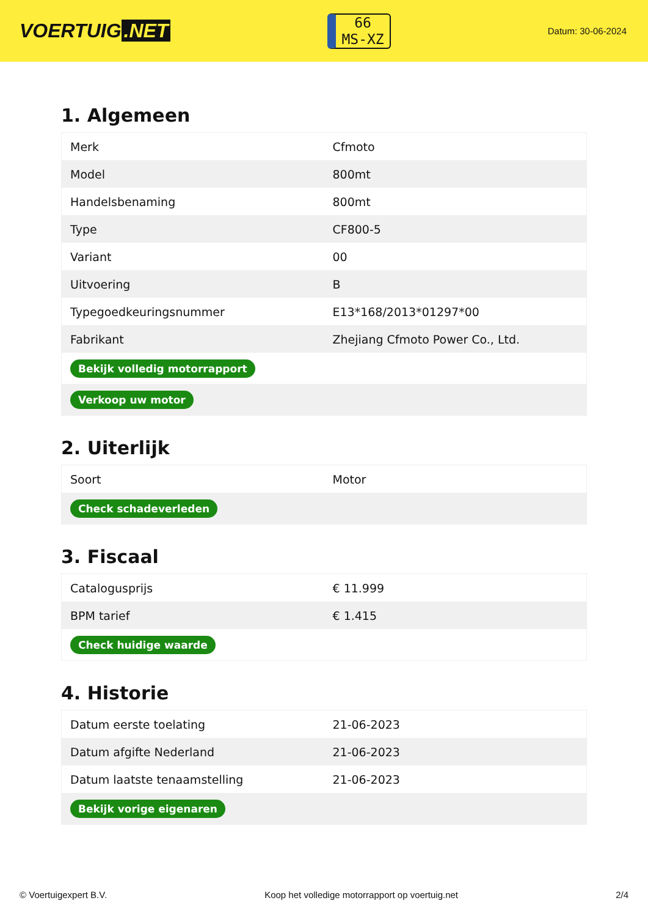VOERTUIG.NET
66
MS-XZ
Datum: 30-06-2024
1. Algemeen
| Merk | Cfmoto |
| Model | 800mt |
| Handelsbenaming | 800mt |
| Type | CF800-5 |
| Variant | 00 |
| Uitvoering | B |
| Typegoedkeuringsnummer | E13*168/2013*01297*00 |
| Fabrikant | Zhejiang Cfmoto Power Co., Ltd. |
| Bekijk volledig motorrapport | |
| Verkoop uw motor | |
2. Uiterlijk
| Soort | Motor |
| Check schadeverleden | |
3. Fiscaal
| Catalogusprijs | € 11.999 |
| BPM tarief | € 1.415 |
| Check huidige waarde | |
4. Historie
| Datum eerste toelating | 21-06-2023 |
| Datum afgifte Nederland | 21-06-2023 |
| Datum laatste tenaamstelling | 21-06-2023 |
| Bekijk vorige eigenaren | |
© Voertuigexpert B.V. Koop het volledige motorrapport op voertuig.net 2/4